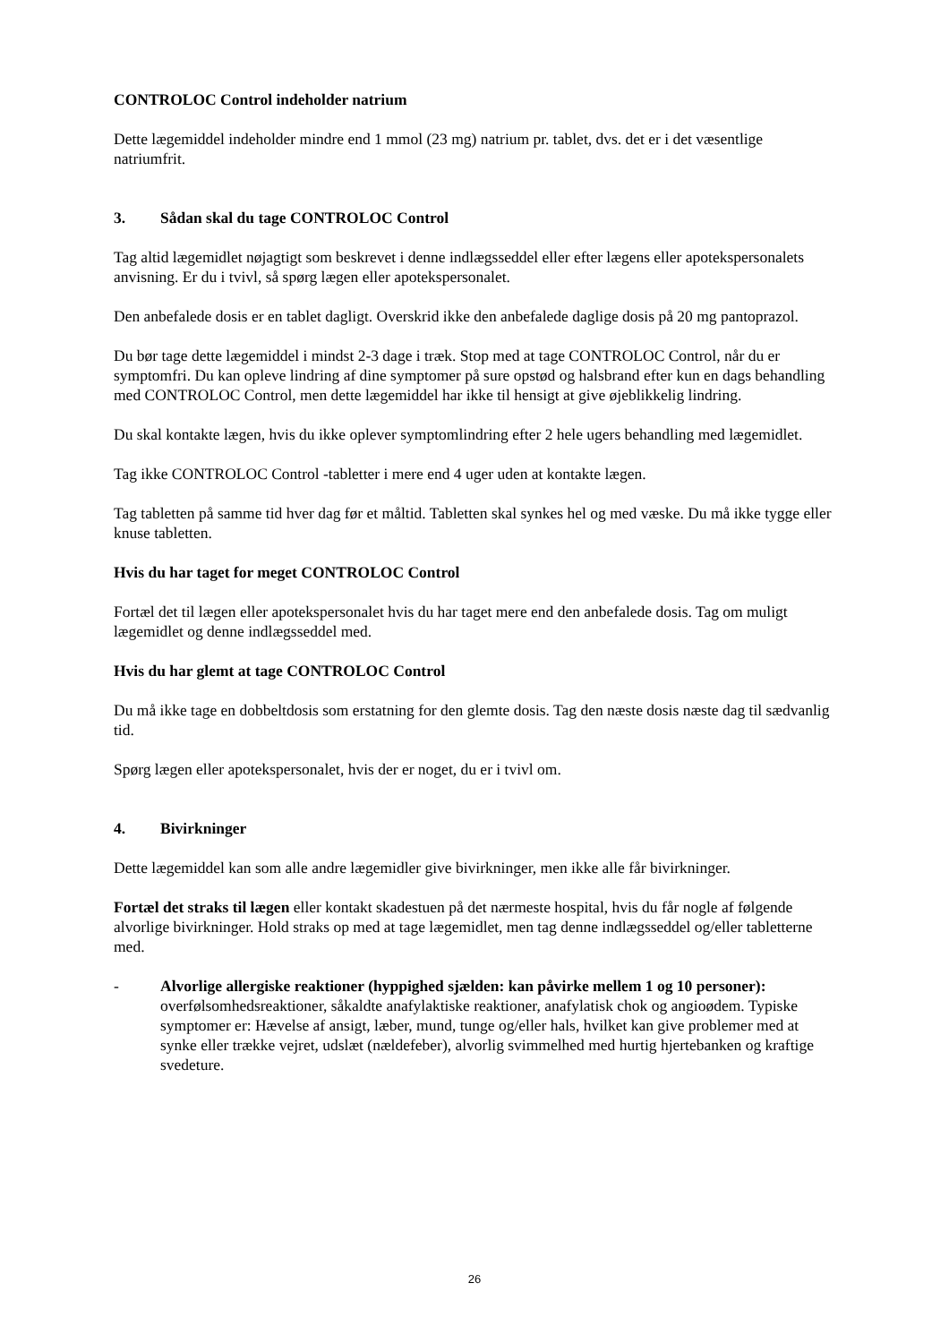CONTROLOC Control indeholder natrium
Dette lægemiddel indeholder mindre end 1 mmol (23 mg) natrium pr. tablet, dvs. det er i det væsentlige natriumfrit.
3. Sådan skal du tage CONTROLOC Control
Tag altid lægemidlet nøjagtigt som beskrevet i denne indlægsseddel eller efter lægens eller apotekspersonalets anvisning. Er du i tvivl, så spørg lægen eller apotekspersonalet.
Den anbefalede dosis er en tablet dagligt. Overskrid ikke den anbefalede daglige dosis på 20 mg pantoprazol.
Du bør tage dette lægemiddel i mindst 2-3 dage i træk. Stop med at tage CONTROLOC Control, når du er symptomfri. Du kan opleve lindring af dine symptomer på sure opstød og halsbrand efter kun en dags behandling med CONTROLOC Control, men dette lægemiddel har ikke til hensigt at give øjeblikkelig lindring.
Du skal kontakte lægen, hvis du ikke oplever symptomlindring efter 2 hele ugers behandling med lægemidlet.
Tag ikke CONTROLOC Control -tabletter i mere end 4 uger uden at kontakte lægen.
Tag tabletten på samme tid hver dag før et måltid. Tabletten skal synkes hel og med væske. Du må ikke tygge eller knuse tabletten.
Hvis du har taget for meget CONTROLOC Control
Fortæl det til lægen eller apotekspersonalet hvis du har taget mere end den anbefalede dosis. Tag om muligt lægemidlet og denne indlægsseddel med.
Hvis du har glemt at tage CONTROLOC Control
Du må ikke tage en dobbeltdosis som erstatning for den glemte dosis. Tag den næste dosis næste dag til sædvanlig tid.
Spørg lægen eller apotekspersonalet, hvis der er noget, du er i tvivl om.
4. Bivirkninger
Dette lægemiddel kan som alle andre lægemidler give bivirkninger, men ikke alle får bivirkninger.
Fortæl det straks til lægen eller kontakt skadestuen på det nærmeste hospital, hvis du får nogle af følgende alvorlige bivirkninger. Hold straks op med at tage lægemidlet, men tag denne indlægsseddel og/eller tabletterne med.
- Alvorlige allergiske reaktioner (hyppighed sjælden: kan påvirke mellem 1 og 10 personer):
overfølsomhedsreaktioner, såkaldte anafylaktiske reaktioner, anafylatisk chok og angioødem. Typiske symptomer er: Hævelse af ansigt, læber, mund, tunge og/eller hals, hvilket kan give problemer med at synke eller trække vejret, udslæt (nældefeber), alvorlig svimmelhed med hurtig hjertebanken og kraftige svedeture.
26